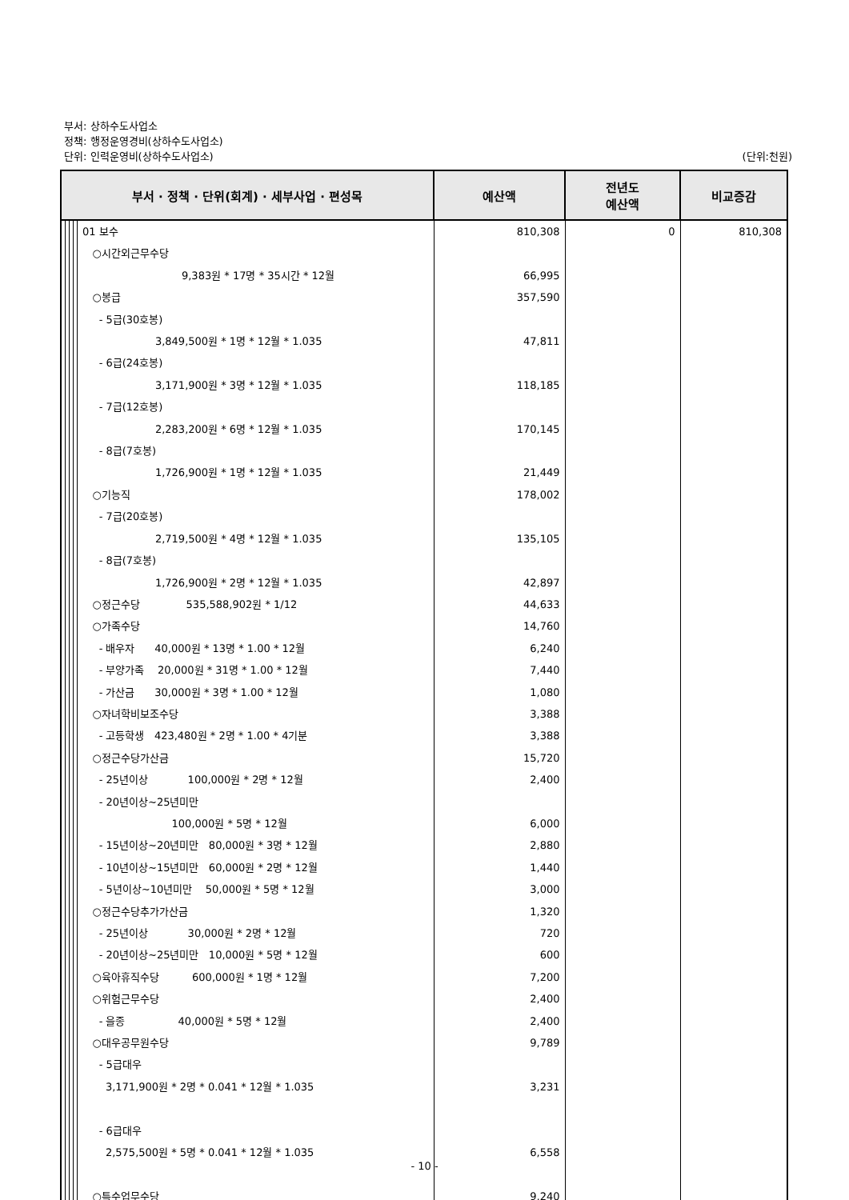부서: 상하수도사업소
정책: 행정운영경비(상하수도사업소)
단위: 인력운영비(상하수도사업소) (단위:천원)
| 부서 · 정책 · 단위(회계) · 세부사업 · 편성목 | | | | | 예산액 | 전년도 예산액 | 비교증감 |
| --- | --- | --- | --- | --- | --- | --- | --- |
| | | | | 01 보수 ○시간외근무수당 9,383원 * 17명 * 35시간 * 12월 ○봉급 - 5급(30호봉) 3,849,500원 * 1명 * 12월 * 1.035 - 6급(24호봉) 3,171,900원 * 3명 * 12월 * 1.035 - 7급(12호봉) 2,283,200원 * 6명 * 12월 * 1.035 - 8급(7호봉) 1,726,900원 * 1명 * 12월 * 1.035 ○기능직 - 7급(20호봉) 2,719,500원 * 4명 * 12월 * 1.035 - 8급(7호봉) 1,726,900원 * 2명 * 12월 * 1.035 ○정근수당 535,588,902원 * 1/12 ○가족수당 - 배우자 40,000원 * 13명 * 1.00 * 12월 - 부양가족 20,000원 * 31명 * 1.00 * 12월 - 가산금 30,000원 * 3명 * 1.00 * 12월 ○자녀학비보조수당 - 고등학생 423,480원 * 2명 * 1.00 * 4기분 ○정근수당가산금 - 25년이상 100,000원 * 2명 * 12월 - 20년이상~25년미만 100,000원 * 5명 * 12월 - 15년이상~20년미만 80,000원 * 3명 * 12월 - 10년이상~15년미만 60,000원 * 2명 * 12월 - 5년이상~10년미만 50,000원 * 5명 * 12월 ○정근수당추가가산금 - 25년이상 30,000원 * 2명 * 12월 - 20년이상~25년미만 10,000원 * 5명 * 12월 ○육아휴직수당 600,000원 * 1명 * 12월 ○위험근무수당 - 을종 40,000원 * 5명 * 12월 ○대우공무원수당 - 5급대우 3,171,900원 * 2명 * 0.041 * 12월 * 1.035 - 6급대우 2,575,500원 * 5명 * 0.041 * 12월 * 1.035 ○특수업무수당 | 810,308 66,995 357,590 47,811 118,185 170,145 21,449 178,002 135,105 42,897 44,633 14,760 6,240 7,440 1,080 3,388 3,388 15,720 2,400 6,000 2,880 1,440 3,000 1,320 720 600 7,200 2,400 2,400 9,789 3,231 6,558 9,240 | 0 | 810,308 |
- 10 -